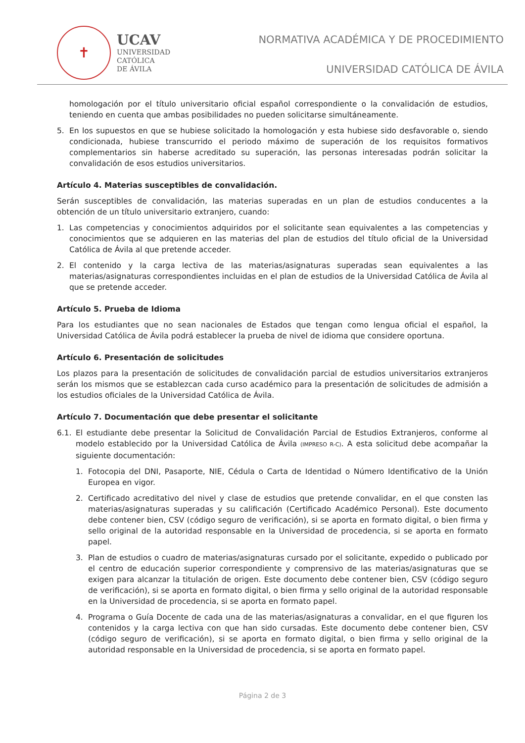✝
UCAV
UNIVERSIDAD
CATÓLICA
DE ÁVILA
NORMATIVA ACADÉMICA Y DE PROCEDIMIENTO
UNIVERSIDAD CATÓLICA DE ÁVILA
homologación por el título universitario oficial español correspondiente o la convalidación de estudios, teniendo en cuenta que ambas posibilidades no pueden solicitarse simultáneamente.
5. En los supuestos en que se hubiese solicitado la homologación y esta hubiese sido desfavorable o, siendo condicionada, hubiese transcurrido el periodo máximo de superación de los requisitos formativos complementarios sin haberse acreditado su superación, las personas interesadas podrán solicitar la convalidación de esos estudios universitarios.
Artículo 4. Materias susceptibles de convalidación.
Serán susceptibles de convalidación, las materias superadas en un plan de estudios conducentes a la obtención de un título universitario extranjero, cuando:
1. Las competencias y conocimientos adquiridos por el solicitante sean equivalentes a las competencias y conocimientos que se adquieren en las materias del plan de estudios del título oficial de la Universidad Católica de Ávila al que pretende acceder.
2. El contenido y la carga lectiva de las materias/asignaturas superadas sean equivalentes a las materias/asignaturas correspondientes incluidas en el plan de estudios de la Universidad Católica de Ávila al que se pretende acceder.
Artículo 5. Prueba de Idioma
Para los estudiantes que no sean nacionales de Estados que tengan como lengua oficial el español, la Universidad Católica de Ávila podrá establecer la prueba de nivel de idioma que considere oportuna.
Artículo 6. Presentación de solicitudes
Los plazos para la presentación de solicitudes de convalidación parcial de estudios universitarios extranjeros serán los mismos que se establezcan cada curso académico para la presentación de solicitudes de admisión a los estudios oficiales de la Universidad Católica de Ávila.
Artículo 7. Documentación que debe presentar el solicitante
6.1. El estudiante debe presentar la Solicitud de Convalidación Parcial de Estudios Extranjeros, conforme al modelo establecido por la Universidad Católica de Ávila (IMPRESO R-C). A esta solicitud debe acompañar la siguiente documentación:
1. Fotocopia del DNI, Pasaporte, NIE, Cédula o Carta de Identidad o Número Identificativo de la Unión Europea en vigor.
2. Certificado acreditativo del nivel y clase de estudios que pretende convalidar, en el que consten las materias/asignaturas superadas y su calificación (Certificado Académico Personal). Este documento debe contener bien, CSV (código seguro de verificación), si se aporta en formato digital, o bien firma y sello original de la autoridad responsable en la Universidad de procedencia, si se aporta en formato papel.
3. Plan de estudios o cuadro de materias/asignaturas cursado por el solicitante, expedido o publicado por el centro de educación superior correspondiente y comprensivo de las materias/asignaturas que se exigen para alcanzar la titulación de origen. Este documento debe contener bien, CSV (código seguro de verificación), si se aporta en formato digital, o bien firma y sello original de la autoridad responsable en la Universidad de procedencia, si se aporta en formato papel.
4. Programa o Guía Docente de cada una de las materias/asignaturas a convalidar, en el que figuren los contenidos y la carga lectiva con que han sido cursadas. Este documento debe contener bien, CSV (código seguro de verificación), si se aporta en formato digital, o bien firma y sello original de la autoridad responsable en la Universidad de procedencia, si se aporta en formato papel.
Página 2 de 3